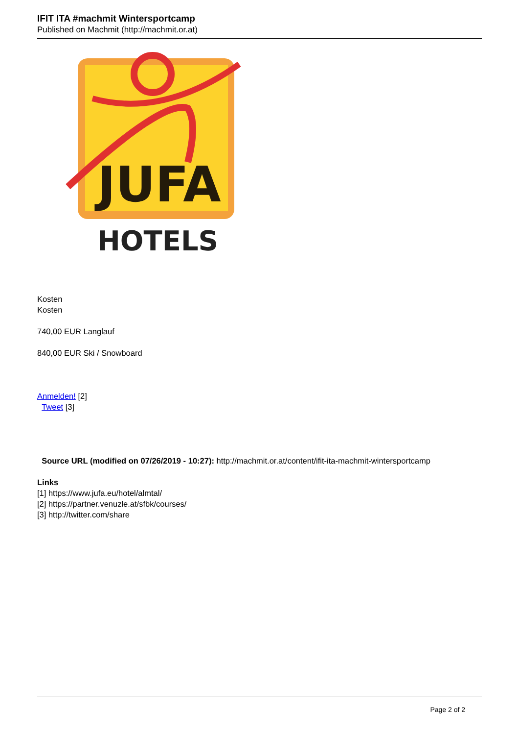IFIT ITA #machmit Wintersportcamp
Published on Machmit (http://machmit.or.at)
JUFA
HOTELS
Kosten
Kosten
740,00 EUR Langlauf
840,00 EUR Ski / Snowboard
Anmelden! [2]
Tweet [3]
Source URL (modified on 07/26/2019 - 10:27): http://machmit.or.at/content/ifit-ita-machmit-wintersportcamp
Links
[1] https://www.jufa.eu/hotel/almtal/
[2] https://partner.venuzle.at/sfbk/courses/
[3] http://twitter.com/share
Page 2 of 2